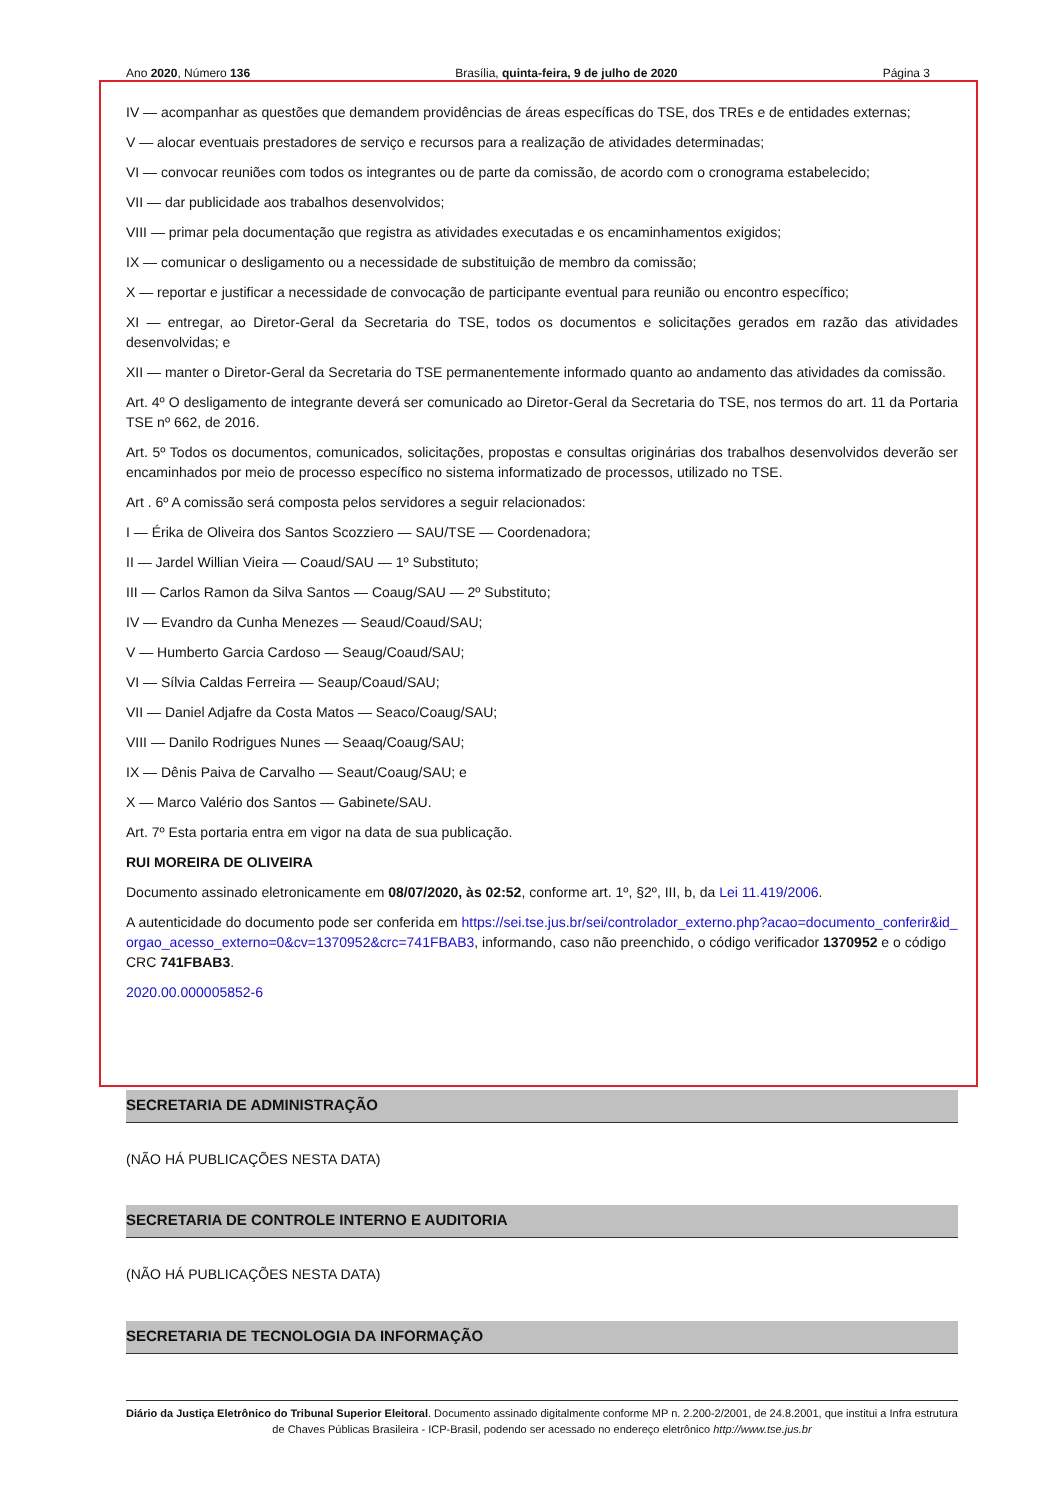Ano 2020, Número 136 Brasília, quinta-feira, 9 de julho de 2020 Página 3
IV — acompanhar as questões que demandem providências de áreas específicas do TSE, dos TREs e de entidades externas;
V — alocar eventuais prestadores de serviço e recursos para a realização de atividades determinadas;
VI — convocar reuniões com todos os integrantes ou de parte da comissão, de acordo com o cronograma estabelecido;
VII — dar publicidade aos trabalhos desenvolvidos;
VIII — primar pela documentação que registra as atividades executadas e os encaminhamentos exigidos;
IX — comunicar o desligamento ou a necessidade de substituição de membro da comissão;
X — reportar e justificar a necessidade de convocação de participante eventual para reunião ou encontro específico;
XI — entregar, ao Diretor-Geral da Secretaria do TSE, todos os documentos e solicitações gerados em razão das atividades desenvolvidas; e
XII — manter o Diretor-Geral da Secretaria do TSE permanentemente informado quanto ao andamento das atividades da comissão.
Art. 4º O desligamento de integrante deverá ser comunicado ao Diretor-Geral da Secretaria do TSE, nos termos do art. 11 da Portaria TSE nº 662, de 2016.
Art. 5º Todos os documentos, comunicados, solicitações, propostas e consultas originárias dos trabalhos desenvolvidos deverão ser encaminhados por meio de processo específico no sistema informatizado de processos, utilizado no TSE.
Art . 6º A comissão será composta pelos servidores a seguir relacionados:
I — Érika de Oliveira dos Santos Scozziero — SAU/TSE — Coordenadora;
II — Jardel Willian Vieira — Coaud/SAU — 1º Substituto;
III — Carlos Ramon da Silva Santos — Coaug/SAU — 2º Substituto;
IV — Evandro da Cunha Menezes — Seaud/Coaud/SAU;
V — Humberto Garcia Cardoso — Seaug/Coaud/SAU;
VI — Sílvia Caldas Ferreira — Seaup/Coaud/SAU;
VII — Daniel Adjafre da Costa Matos — Seaco/Coaug/SAU;
VIII — Danilo Rodrigues Nunes — Seaaq/Coaug/SAU;
IX — Dênis Paiva de Carvalho — Seaut/Coaug/SAU; e
X — Marco Valério dos Santos — Gabinete/SAU.
Art. 7º Esta portaria entra em vigor na data de sua publicação.
RUI MOREIRA DE OLIVEIRA
Documento assinado eletronicamente em 08/07/2020, às 02:52, conforme art. 1º, §2º, III, b, da Lei 11.419/2006.
A autenticidade do documento pode ser conferida em https://sei.tse.jus.br/sei/controlador_externo.php?acao=documento_conferir&id_orgao_acesso_externo=0&cv=1370952&crc=741FBAB3, informando, caso não preenchido, o código verificador 1370952 e o código CRC 741FBAB3.
2020.00.000005852-6
SECRETARIA DE ADMINISTRAÇÃO
(NÃO HÁ PUBLICAÇÕES NESTA DATA)
SECRETARIA DE CONTROLE INTERNO E AUDITORIA
(NÃO HÁ PUBLICAÇÕES NESTA DATA)
SECRETARIA DE TECNOLOGIA DA INFORMAÇÃO
Diário da Justiça Eletrônico do Tribunal Superior Eleitoral. Documento assinado digitalmente conforme MP n. 2.200-2/2001, de 24.8.2001, que institui a Infra estrutura de Chaves Públicas Brasileira - ICP-Brasil, podendo ser acessado no endereço eletrônico http://www.tse.jus.br